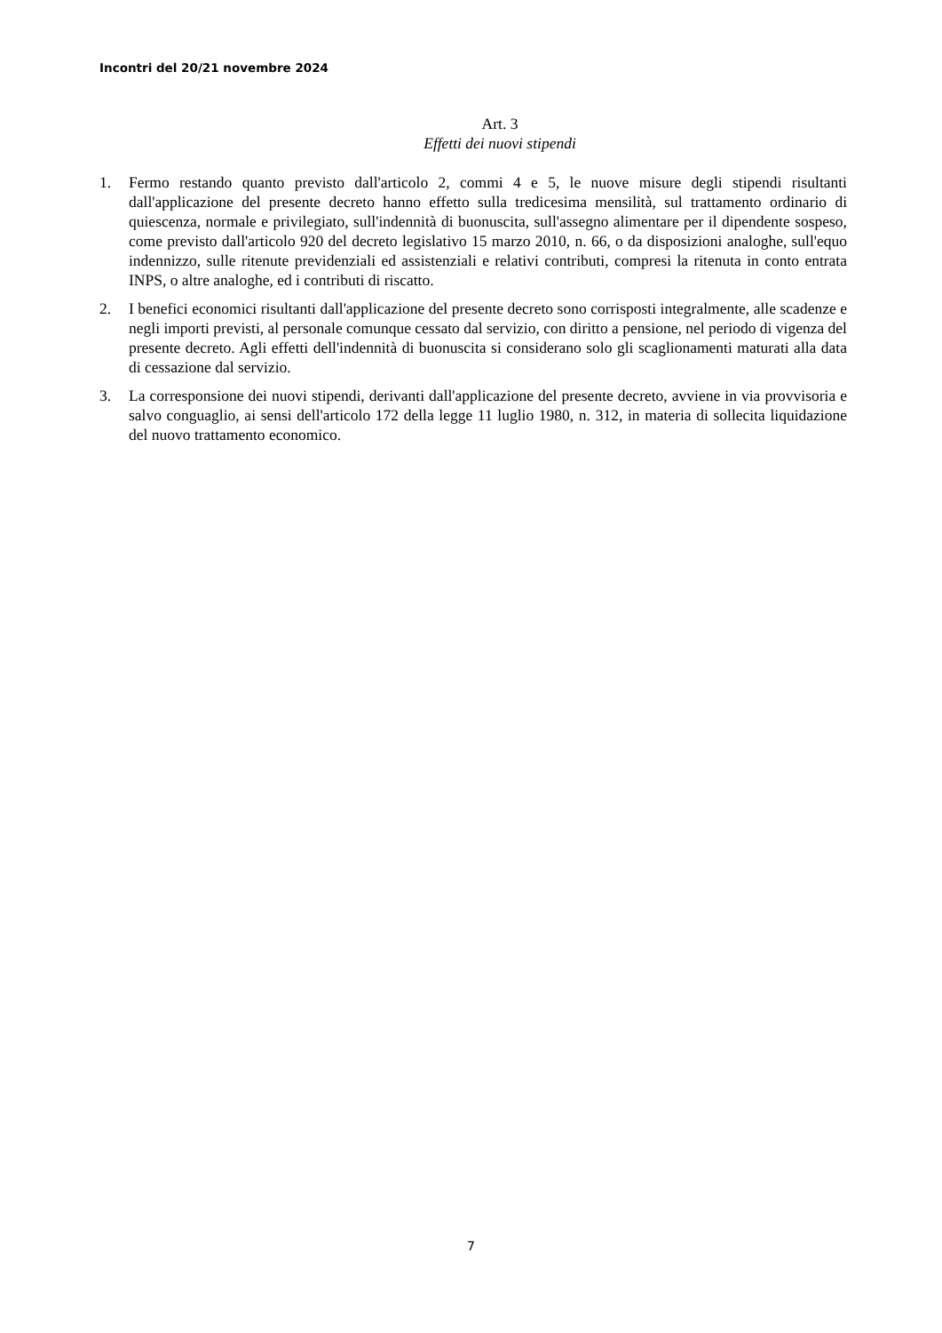Incontri del 20/21 novembre 2024
Art. 3
Effetti dei nuovi stipendi
1. Fermo restando quanto previsto dall'articolo 2, commi 4 e 5, le nuove misure degli stipendi risultanti dall'applicazione del presente decreto hanno effetto sulla tredicesima mensilità, sul trattamento ordinario di quiescenza, normale e privilegiato, sull'indennità di buonuscita, sull'assegno alimentare per il dipendente sospeso, come previsto dall'articolo 920 del decreto legislativo 15 marzo 2010, n. 66, o da disposizioni analoghe, sull'equo indennizzo, sulle ritenute previdenziali ed assistenziali e relativi contributi, compresi la ritenuta in conto entrata INPS, o altre analoghe, ed i contributi di riscatto.
2. I benefici economici risultanti dall'applicazione del presente decreto sono corrisposti integralmente, alle scadenze e negli importi previsti, al personale comunque cessato dal servizio, con diritto a pensione, nel periodo di vigenza del presente decreto. Agli effetti dell'indennità di buonuscita si considerano solo gli scaglionamenti maturati alla data di cessazione dal servizio.
3. La corresponsione dei nuovi stipendi, derivanti dall'applicazione del presente decreto, avviene in via provvisoria e salvo conguaglio, ai sensi dell'articolo 172 della legge 11 luglio 1980, n. 312, in materia di sollecita liquidazione del nuovo trattamento economico.
7